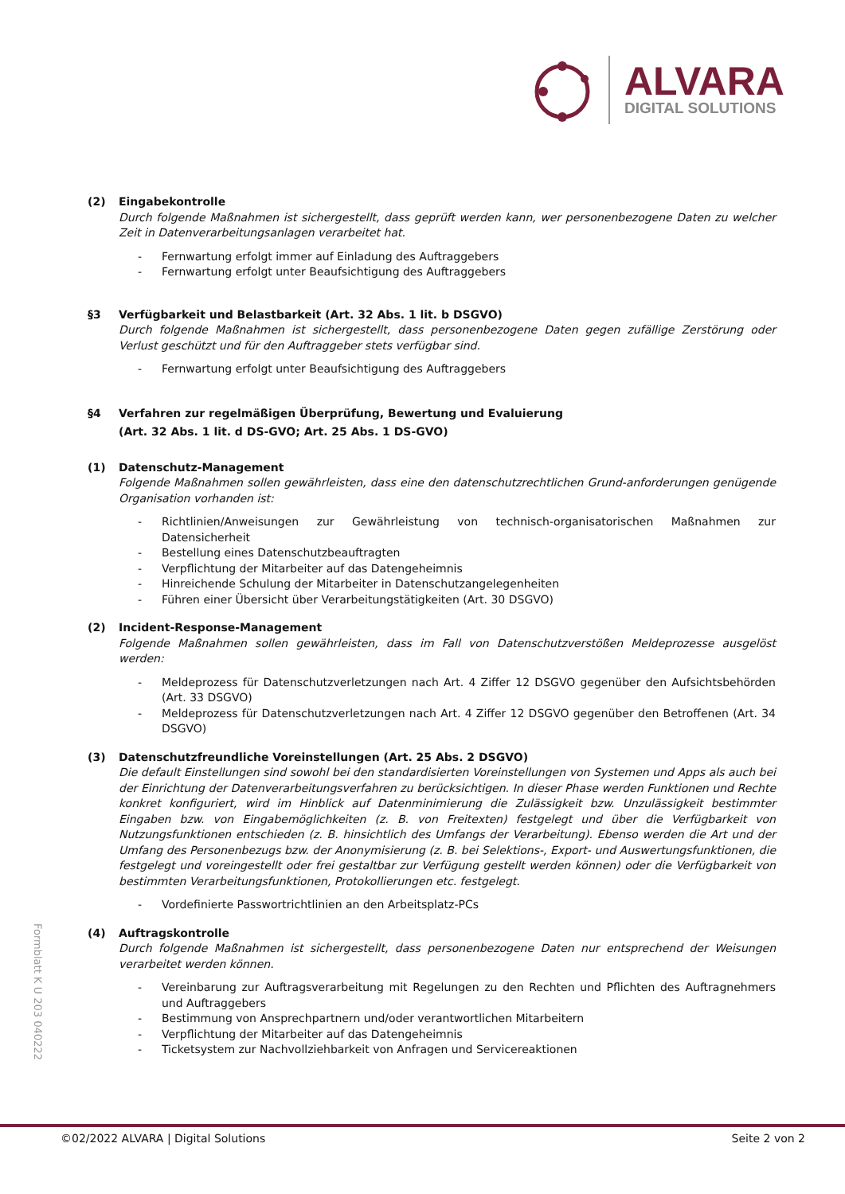ALVARA
DIGITAL SOLUTIONS
(2) Eingabekontrolle
Durch folgende Maßnahmen ist sichergestellt, dass geprüft werden kann, wer personenbezogene Daten zu welcher Zeit in Datenverarbeitungsanlagen verarbeitet hat.
- Fernwartung erfolgt immer auf Einladung des Auftraggebers
- Fernwartung erfolgt unter Beaufsichtigung des Auftraggebers
§3 Verfügbarkeit und Belastbarkeit (Art. 32 Abs. 1 lit. b DSGVO)
Durch folgende Maßnahmen ist sichergestellt, dass personenbezogene Daten gegen zufällige Zerstörung oder Verlust geschützt und für den Auftraggeber stets verfügbar sind.
- Fernwartung erfolgt unter Beaufsichtigung des Auftraggebers
§4 Verfahren zur regelmäßigen Überprüfung, Bewertung und Evaluierung
(Art. 32 Abs. 1 lit. d DS-GVO; Art. 25 Abs. 1 DS-GVO)
(1) Datenschutz-Management
Folgende Maßnahmen sollen gewährleisten, dass eine den datenschutzrechtlichen Grund-anforderungen genügende Organisation vorhanden ist:
- Richtlinien/Anweisungen zur Gewährleistung von technisch-organisatorischen Maßnahmen zur Datensicherheit
- Bestellung eines Datenschutzbeauftragten
- Verpflichtung der Mitarbeiter auf das Datengeheimnis
- Hinreichende Schulung der Mitarbeiter in Datenschutzangelegenheiten
- Führen einer Übersicht über Verarbeitungstätigkeiten (Art. 30 DSGVO)
(2) Incident-Response-Management
Folgende Maßnahmen sollen gewährleisten, dass im Fall von Datenschutzverstößen Meldeprozesse ausgelöst werden:
- Meldeprozess für Datenschutzverletzungen nach Art. 4 Ziffer 12 DSGVO gegenüber den Aufsichtsbehörden (Art. 33 DSGVO)
- Meldeprozess für Datenschutzverletzungen nach Art. 4 Ziffer 12 DSGVO gegenüber den Betroffenen (Art. 34 DSGVO)
(3) Datenschutzfreundliche Voreinstellungen (Art. 25 Abs. 2 DSGVO)
Die default Einstellungen sind sowohl bei den standardisierten Voreinstellungen von Systemen und Apps als auch bei der Einrichtung der Datenverarbeitungsverfahren zu berücksichtigen. In dieser Phase werden Funktionen und Rechte konkret konfiguriert, wird im Hinblick auf Datenminimierung die Zulässigkeit bzw. Unzulässigkeit bestimmter Eingaben bzw. von Eingabemöglichkeiten (z. B. von Freitexten) festgelegt und über die Verfügbarkeit von Nutzungsfunktionen entschieden (z. B. hinsichtlich des Umfangs der Verarbeitung). Ebenso werden die Art und der Umfang des Personenbezugs bzw. der Anonymisierung (z. B. bei Selektions-, Export- und Auswertungsfunktionen, die festgelegt und voreingestellt oder frei gestaltbar zur Verfügung gestellt werden können) oder die Verfügbarkeit von bestimmten Verarbeitungsfunktionen, Protokollierungen etc. festgelegt.
- Vordefinierte Passwortrichtlinien an den Arbeitsplatz-PCs
(4) Auftragskontrolle
Durch folgende Maßnahmen ist sichergestellt, dass personenbezogene Daten nur entsprechend der Weisungen verarbeitet werden können.
- Vereinbarung zur Auftragsverarbeitung mit Regelungen zu den Rechten und Pflichten des Auftragnehmers und Auftraggebers
- Bestimmung von Ansprechpartnern und/oder verantwortlichen Mitarbeitern
- Verpflichtung der Mitarbeiter auf das Datengeheimnis
- Ticketsystem zur Nachvollziehbarkeit von Anfragen und Servicereaktionen
Formblatt K U 203 040222
©02/2022 ALVARA | Digital Solutions Seite 2 von 2